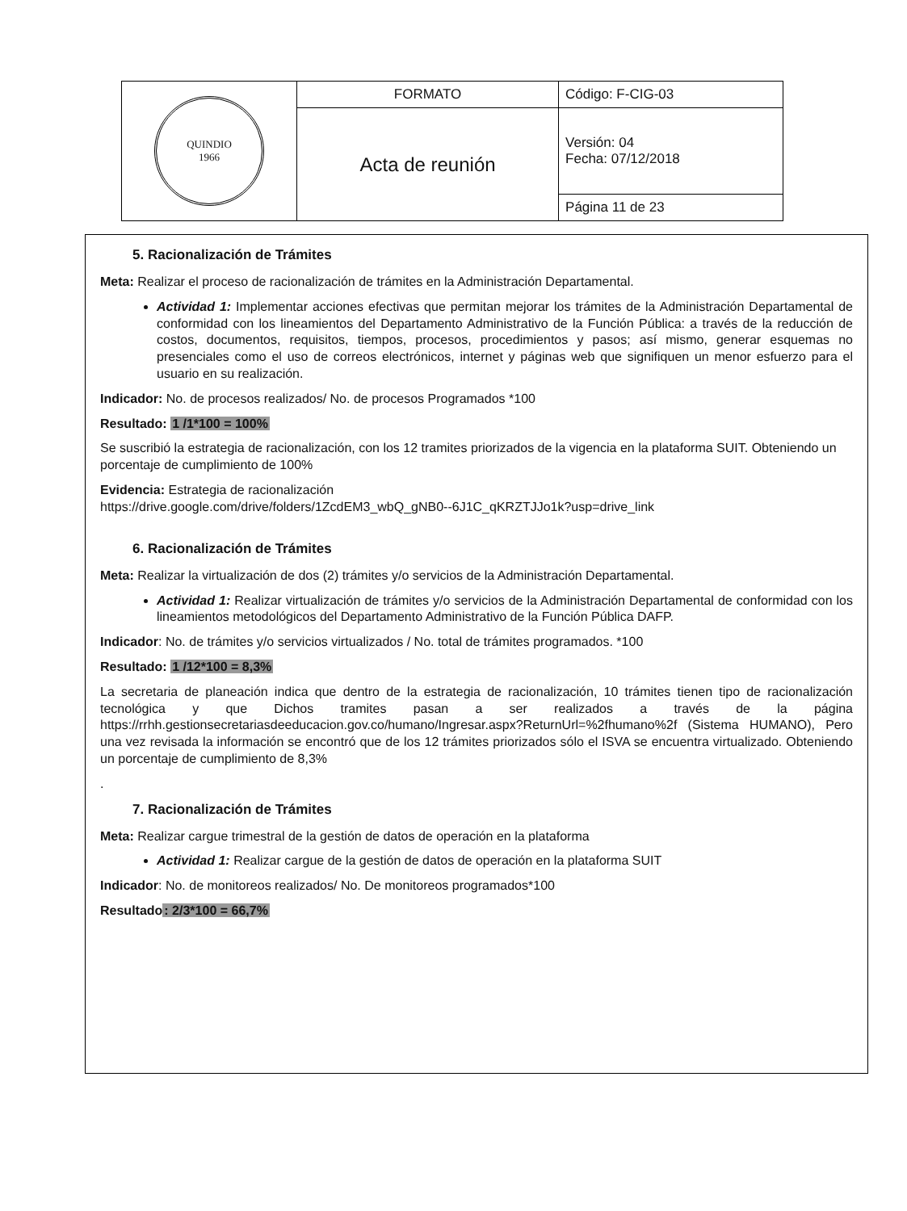| QUINDIO 1966 | FORMATO | Código: F-CIG-03 |
| | Acta de reunión | Versión: 04 Fecha: 07/12/2018 |
| | | Página 11 de 23 |
5. Racionalización de Trámites
Meta: Realizar el proceso de racionalización de trámites en la Administración Departamental.
Actividad 1: Implementar acciones efectivas que permitan mejorar los trámites de la Administración Departamental de conformidad con los lineamientos del Departamento Administrativo de la Función Pública: a través de la reducción de costos, documentos, requisitos, tiempos, procesos, procedimientos y pasos; así mismo, generar esquemas no presenciales como el uso de correos electrónicos, internet y páginas web que signifiquen un menor esfuerzo para el usuario en su realización.
Indicador: No. de procesos realizados/ No. de procesos Programados *100
Resultado: 1 /1*100 = 100%
Se suscribió la estrategia de racionalización, con los 12 tramites priorizados de la vigencia en la plataforma SUIT. Obteniendo un porcentaje de cumplimiento de 100%
Evidencia: Estrategia de racionalización
https://drive.google.com/drive/folders/1ZcdEM3_wbQ_gNB0--6J1C_qKRZTJJo1k?usp=drive_link
6. Racionalización de Trámites
Meta: Realizar la virtualización de dos (2) trámites y/o servicios de la Administración Departamental.
Actividad 1: Realizar virtualización de trámites y/o servicios de la Administración Departamental de conformidad con los lineamientos metodológicos del Departamento Administrativo de la Función Pública DAFP.
Indicador: No. de trámites y/o servicios virtualizados / No. total de trámites programados. *100
Resultado: 1 /12*100 = 8,3%
La secretaria de planeación indica que dentro de la estrategia de racionalización, 10 trámites tienen tipo de racionalización tecnológica y que Dichos tramites pasan a ser realizados a través de la página https://rrhh.gestionsecretariasdeeducacion.gov.co/humano/Ingresar.aspx?ReturnUrl=%2fhumano%2f (Sistema HUMANO), Pero una vez revisada la información se encontró que de los 12 trámites priorizados sólo el ISVA se encuentra virtualizado. Obteniendo un porcentaje de cumplimiento de 8,3%
.
7. Racionalización de Trámites
Meta: Realizar cargue trimestral de la gestión de datos de operación en la plataforma
Actividad 1: Realizar cargue de la gestión de datos de operación en la plataforma SUIT
Indicador: No. de monitoreos realizados/ No. De monitoreos programados*100
Resultado: 2/3*100 = 66,7%